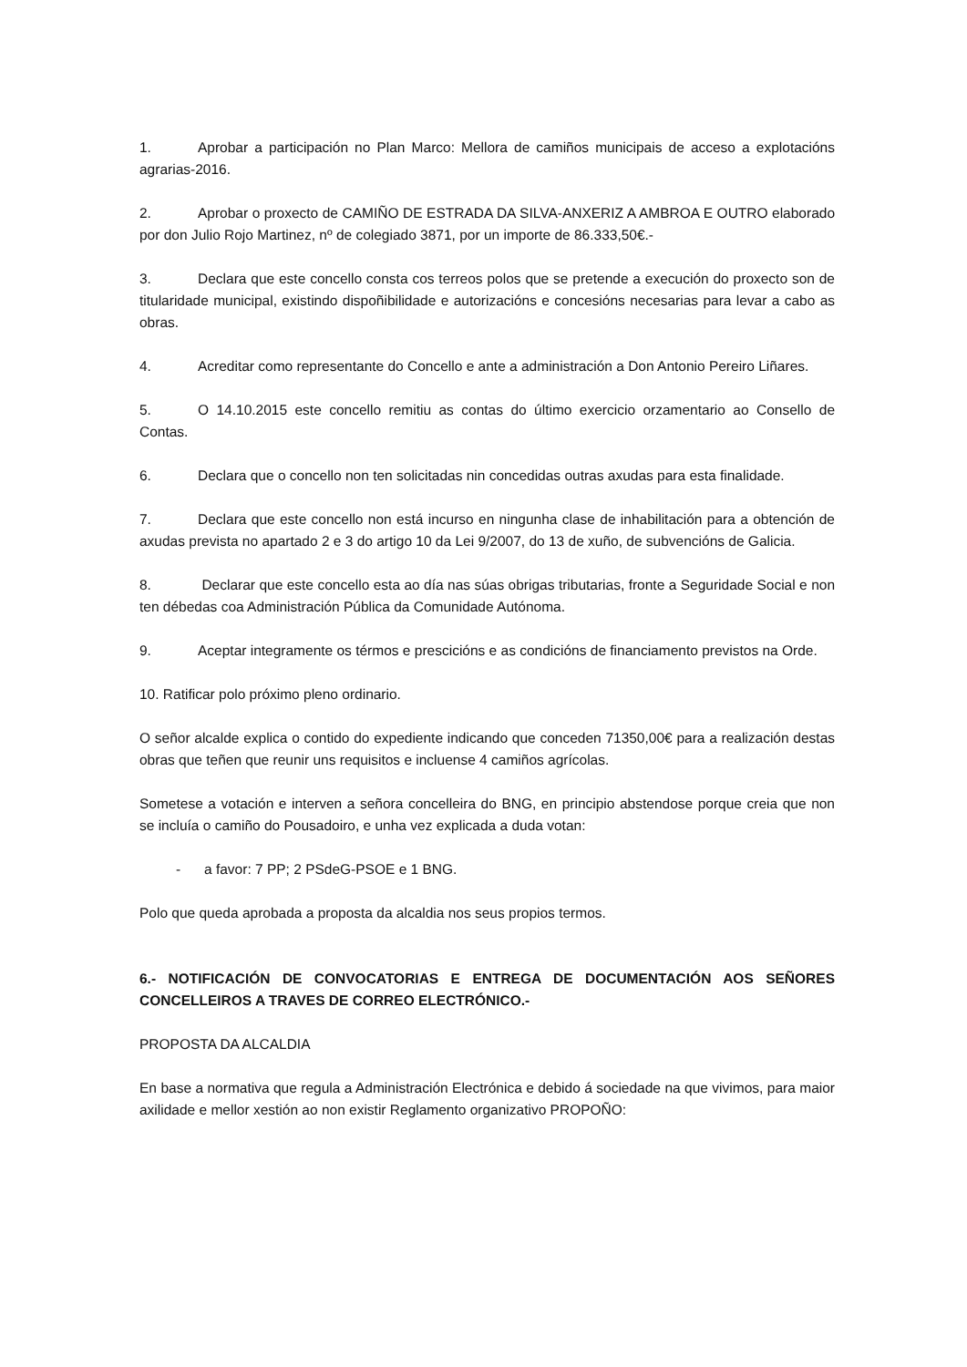1. Aprobar a participación no Plan Marco: Mellora de camiños municipais de acceso a explotacións agrarias-2016.
2. Aprobar o proxecto de CAMIÑO DE ESTRADA DA SILVA-ANXERIZ A AMBROA E OUTRO elaborado por don Julio Rojo Martinez, nº de colegiado 3871, por un importe de 86.333,50€.-
3. Declara que este concello consta cos terreos polos que se pretende a execución do proxecto son de titularidade municipal, existindo dispoñibilidade e autorizacións e concesións necesarias para levar a cabo as obras.
4. Acreditar como representante do Concello e ante a administración a Don Antonio Pereiro Liñares.
5. O 14.10.2015 este concello remitiu as contas do último exercicio orzamentario ao Consello de Contas.
6. Declara que o concello non ten solicitadas nin concedidas outras axudas para esta finalidade.
7. Declara que este concello non está incurso en ningunha clase de inhabilitación para a obtención de axudas prevista no apartado 2 e 3 do artigo 10 da Lei 9/2007, do 13 de xuño, de subvencións de Galicia.
8. Declarar que este concello esta ao día nas súas obrigas tributarias, fronte a Seguridade Social e non ten débedas coa Administración Pública da Comunidade Autónoma.
9. Aceptar integramente os térmos e prescicións e as condicións de financiamento previstos na Orde.
10. Ratificar polo próximo pleno ordinario.
O señor alcalde explica o contido do expediente indicando que conceden 71350,00€ para a realización destas obras que teñen que reunir uns requisitos e incluense 4 camiños agrícolas.
Sometese a votación e interven a señora concelleira do BNG, en principio abstendose porque creia que non se incluía o camiño do Pousadoiro, e unha vez explicada a duda votan:
- a favor: 7 PP; 2 PSdeG-PSOE e 1 BNG.
Polo que queda aprobada a proposta da alcaldia nos seus propios termos.
6.- NOTIFICACIÓN DE CONVOCATORIAS E ENTREGA DE DOCUMENTACIÓN AOS SEÑORES CONCELLEIROS A TRAVES DE CORREO ELECTRÓNICO.-
PROPOSTA DA ALCALDIA
En base a normativa que regula a Administración Electrónica e debido á sociedade na que vivimos, para maior axilidade e mellor xestión ao non existir Reglamento organizativo PROPOÑO: